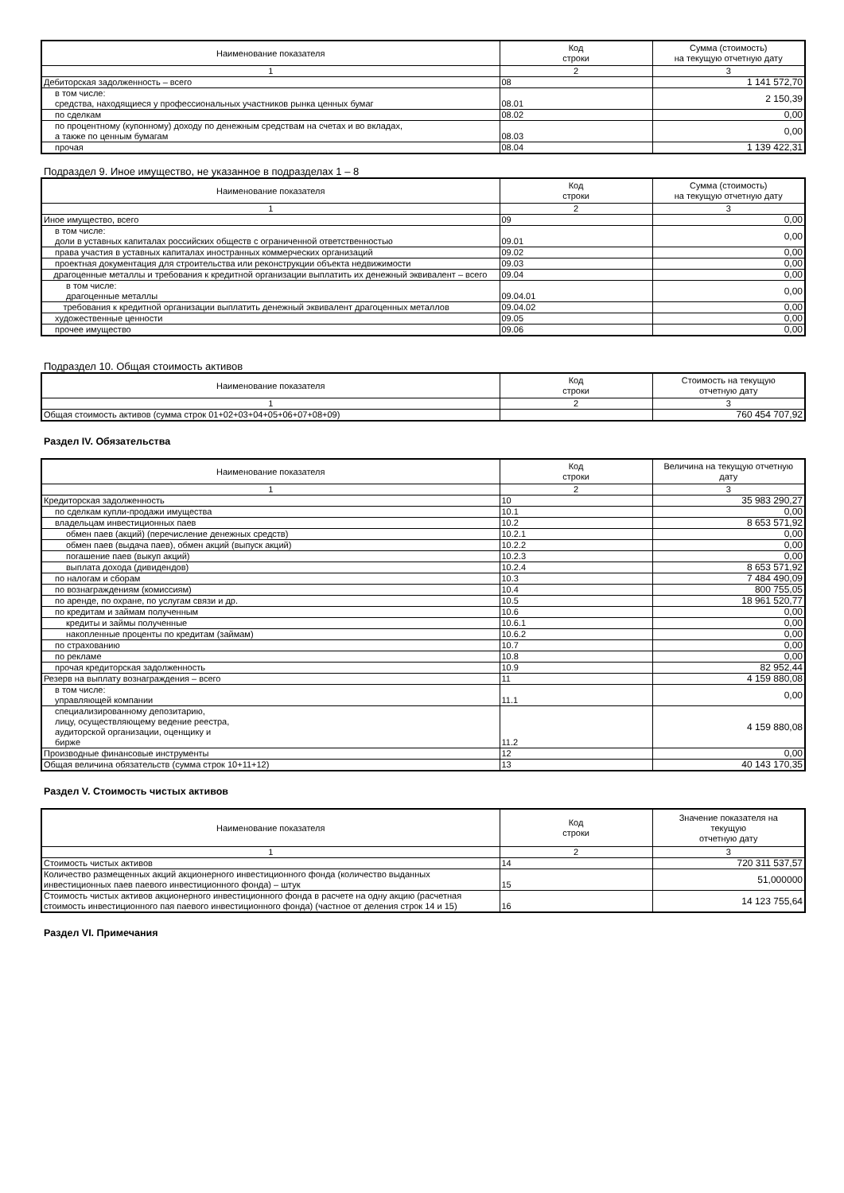| Наименование показателя | Код строки | Сумма (стоимость) на текущую отчетную дату |
| --- | --- | --- |
| 1 | 2 | 3 |
| Дебиторская задолженность – всего | 08 | 1 141 572,70 |
| в том числе: средства, находящиеся у профессиональных участников рынка ценных бумаг | 08.01 | 2 150,39 |
| по сделкам | 08.02 | 0,00 |
| по процентному (купонному) доходу по денежным средствам на счетах и во вкладах, а также по ценным бумагам | 08.03 | 0,00 |
| прочая | 08.04 | 1 139 422,31 |
Подраздел 9. Иное имущество, не указанное в подразделах 1 – 8
| Наименование показателя | Код строки | Сумма (стоимость) на текущую отчетную дату |
| --- | --- | --- |
| 1 | 2 | 3 |
| Иное имущество, всего | 09 | 0,00 |
| в том числе: доли в уставных капиталах российских обществ с ограниченной ответственностью | 09.01 | 0,00 |
| права участия в уставных капиталах иностранных коммерческих организаций | 09.02 | 0,00 |
| проектная документация для строительства или реконструкции объекта недвижимости | 09.03 | 0,00 |
| драгоценные металлы и требования к кредитной организации выплатить их денежный эквивалент – всего | 09.04 | 0,00 |
| в том числе: драгоценные металлы | 09.04.01 | 0,00 |
| требования к кредитной организации выплатить денежный эквивалент драгоценных металлов | 09.04.02 | 0,00 |
| художественные ценности | 09.05 | 0,00 |
| прочее имущество | 09.06 | 0,00 |
Подраздел 10. Общая стоимость активов
| Наименование показателя | Код строки | Стоимость на текущую отчетную дату |
| --- | --- | --- |
| 1 | 2 | 3 |
| Общая стоимость активов (сумма строк 01+02+03+04+05+06+07+08+09) | | 760 454 707,92 |
Раздел IV. Обязательства
| Наименование показателя | Код строки | Величина на текущую отчетную дату |
| --- | --- | --- |
| 1 | 2 | 3 |
| Кредиторская задолженность | 10 | 35 983 290,27 |
| по сделкам купли-продажи имущества | 10.1 | 0,00 |
| владельцам инвестиционных паев | 10.2 | 8 653 571,92 |
| обмен паев (акций) (перечисление денежных средств) | 10.2.1 | 0,00 |
| обмен паев (выдача паев), обмен акций (выпуск акций) | 10.2.2 | 0,00 |
| погашение паев (выкуп акций) | 10.2.3 | 0,00 |
| выплата дохода (дивидендов) | 10.2.4 | 8 653 571,92 |
| по налогам и сборам | 10.3 | 7 484 490,09 |
| по вознаграждениям (комиссиям) | 10.4 | 800 755,05 |
| по аренде, по охране, по услугам связи и др. | 10.5 | 18 961 520,77 |
| по кредитам и займам полученным | 10.6 | 0,00 |
| кредиты и займы полученные | 10.6.1 | 0,00 |
| накопленные проценты по кредитам (займам) | 10.6.2 | 0,00 |
| по страхованию | 10.7 | 0,00 |
| по рекламе | 10.8 | 0,00 |
| прочая кредиторская задолженность | 10.9 | 82 952,44 |
| Резерв на выплату вознаграждения – всего | 11 | 4 159 880,08 |
| в том числе: управляющей компании | 11.1 | 0,00 |
| специализированному депозитарию, лицу, осуществляющему ведение реестра, аудиторской организации, оценщику и бирже | 11.2 | 4 159 880,08 |
| Производные финансовые инструменты | 12 | 0,00 |
| Общая величина обязательств (сумма строк 10+11+12) | 13 | 40 143 170,35 |
Раздел V. Стоимость чистых активов
| Наименование показателя | Код строки | Значение показателя на текущую отчетную дату |
| --- | --- | --- |
| 1 | 2 | 3 |
| Стоимость чистых активов | 14 | 720 311 537,57 |
| Количество размещенных акций акционерного инвестиционного фонда (количество выданных инвестиционных паев паевого инвестиционного фонда) – штук | 15 | 51,000000 |
| Стоимость чистых активов акционерного инвестиционного фонда в расчете на одну акцию (расчетная стоимость инвестиционного пая паевого инвестиционного фонда) (частное от деления строк 14 и 15) | 16 | 14 123 755,64 |
Раздел VI. Примечания